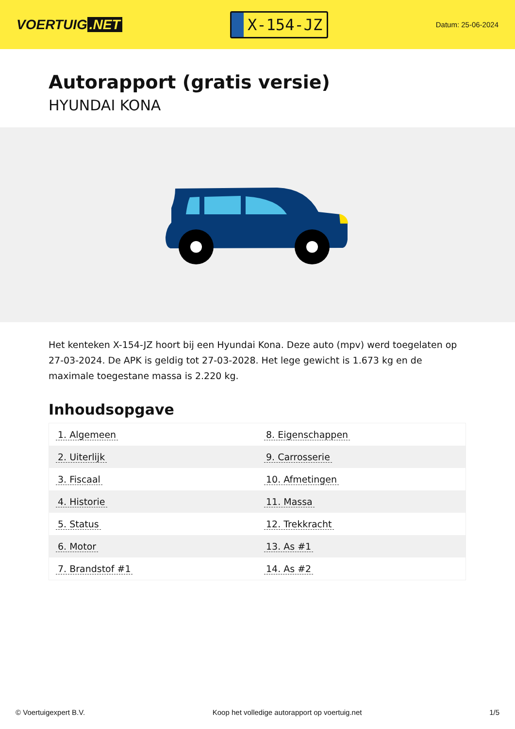VOERTUIG.NET
X-154-JZ
Datum: 25-06-2024
Autorapport (gratis versie)
HYUNDAI KONA
Het kenteken X-154-JZ hoort bij een Hyundai Kona. Deze auto (mpv) werd toegelaten op 27-03-2024. De APK is geldig tot 27-03-2028. Het lege gewicht is 1.673 kg en de maximale toegestane massa is 2.220 kg.
Inhoudsopgave
| 1. Algemeen | 8. Eigenschappen |
| 2. Uiterlijk | 9. Carrosserie |
| 3. Fiscaal | 10. Afmetingen |
| 4. Historie | 11. Massa |
| 5. Status | 12. Trekkracht |
| 6. Motor | 13. As #1 |
| 7. Brandstof #1 | 14. As #2 |
© Voertuigexpert B.V. Koop het volledige autorapport op voertuig.net 1/5